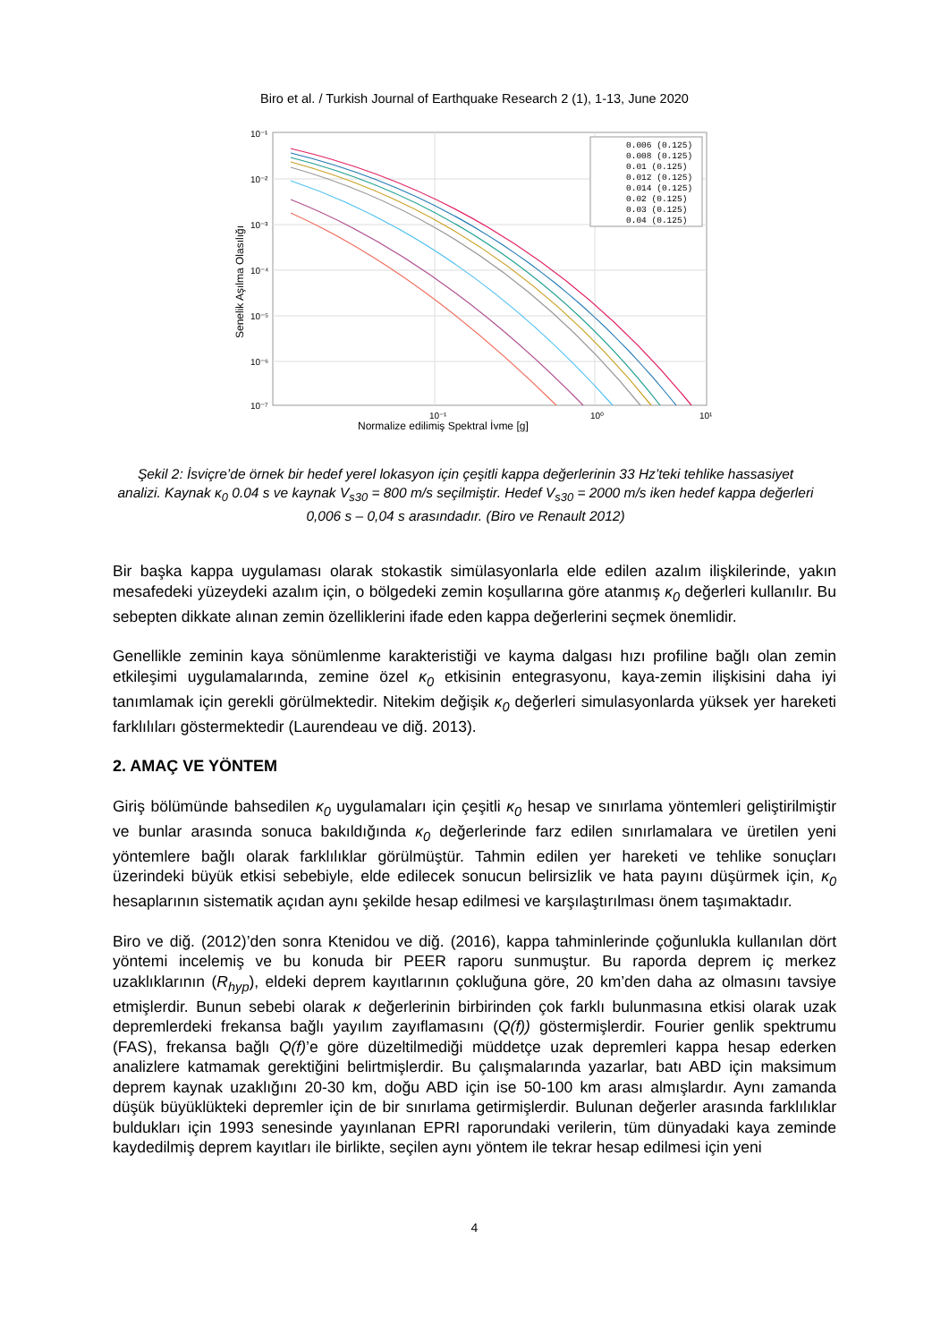Biro et al. / Turkish Journal of Earthquake Research 2 (1), 1-13, June 2020
10⁻¹
10⁻²
10⁻³
10⁻⁴
10⁻⁵
10⁻⁶
10⁻⁷
10⁻¹
10⁰
10¹
Normalize edilimiş Spektral İvme [g]
Senelik Aşılma Olasılığı
0.006 (0.125)
0.008 (0.125)
0.01 (0.125)
0.012 (0.125)
0.014 (0.125)
0.02 (0.125)
0.03 (0.125)
0.04 (0.125)
Şekil 2: İsviçre’de örnek bir hedef yerel lokasyon için çeşitli kappa değerlerinin 33 Hz’teki tehlike hassasiyet analizi. Kaynak κ<sub>0</sub> 0.04 s ve kaynak V<sub>s30</sub> = 800 m/s seçilmiştir. Hedef V<sub>s30</sub> = 2000 m/s iken hedef kappa değerleri 0,006 s – 0,04 s arasındadır. (Biro ve Renault 2012)
Bir başka kappa uygulaması olarak stokastik simülasyonlarla elde edilen azalım ilişkilerinde, yakın mesafedeki yüzeydeki azalım için, o bölgedeki zemin koşullarına göre atanmış κ<sub>0</sub> değerleri kullanılır. Bu sebepten dikkate alınan zemin özelliklerini ifade eden kappa değerlerini seçmek önemlidir.
Genellikle zeminin kaya sönümlenme karakteristiği ve kayma dalgası hızı profiline bağlı olan zemin etkileşimi uygulamalarında, zemine özel κ<sub>0</sub> etkisinin entegrasyonu, kaya-zemin ilişkisini daha iyi tanımlamak için gerekli görülmektedir. Nitekim değişik κ<sub>0</sub> değerleri simulasyonlarda yüksek yer hareketi farklılıları göstermektedir (Laurendeau ve diğ. 2013).
2. AMAÇ VE YÖNTEM
Giriş bölümünde bahsedilen κ<sub>0</sub> uygulamaları için çeşitli κ<sub>0</sub> hesap ve sınırlama yöntemleri geliştirilmiştir ve bunlar arasında sonuca bakıldığında κ<sub>0</sub> değerlerinde farz edilen sınırlamalara ve üretilen yeni yöntemlere bağlı olarak farklılıklar görülmüştür. Tahmin edilen yer hareketi ve tehlike sonuçları üzerindeki büyük etkisi sebebiyle, elde edilecek sonucun belirsizlik ve hata payını düşürmek için, κ<sub>0</sub> hesaplarının sistematik açıdan aynı şekilde hesap edilmesi ve karşılaştırılması önem taşımaktadır.
Biro ve diğ. (2012)’den sonra Ktenidou ve diğ. (2016), kappa tahminlerinde çoğunlukla kullanılan dört yöntemi incelemiş ve bu konuda bir PEER raporu sunmuştur. Bu raporda deprem iç merkez uzaklıklarının (R<sub>hyp</sub>), eldeki deprem kayıtlarının çokluğuna göre, 20 km’den daha az olmasını tavsiye etmişlerdir. Bunun sebebi olarak κ değerlerinin birbirinden çok farklı bulunmasına etkisi olarak uzak depremlerdeki frekansa bağlı yayılım zayıflamasını (Q(f)) göstermişlerdir. Fourier genlik spektrumu (FAS), frekansa bağlı Q(f)’e göre düzeltilmediği müddetçe uzak depremleri kappa hesap ederken analizlere katmamak gerektiğini belirtmişlerdir. Bu çalışmalarında yazarlar, batı ABD için maksimum deprem kaynak uzaklığını 20-30 km, doğu ABD için ise 50-100 km arası almışlardır. Aynı zamanda düşük büyüklükteki depremler için de bir sınırlama getirmişlerdir. Bulunan değerler arasında farklılıklar buldukları için 1993 senesinde yayınlanan EPRI raporundaki verilerin, tüm dünyadaki kaya zeminde kaydedilmiş deprem kayıtları ile birlikte, seçilen aynı yöntem ile tekrar hesap edilmesi için yeni
4